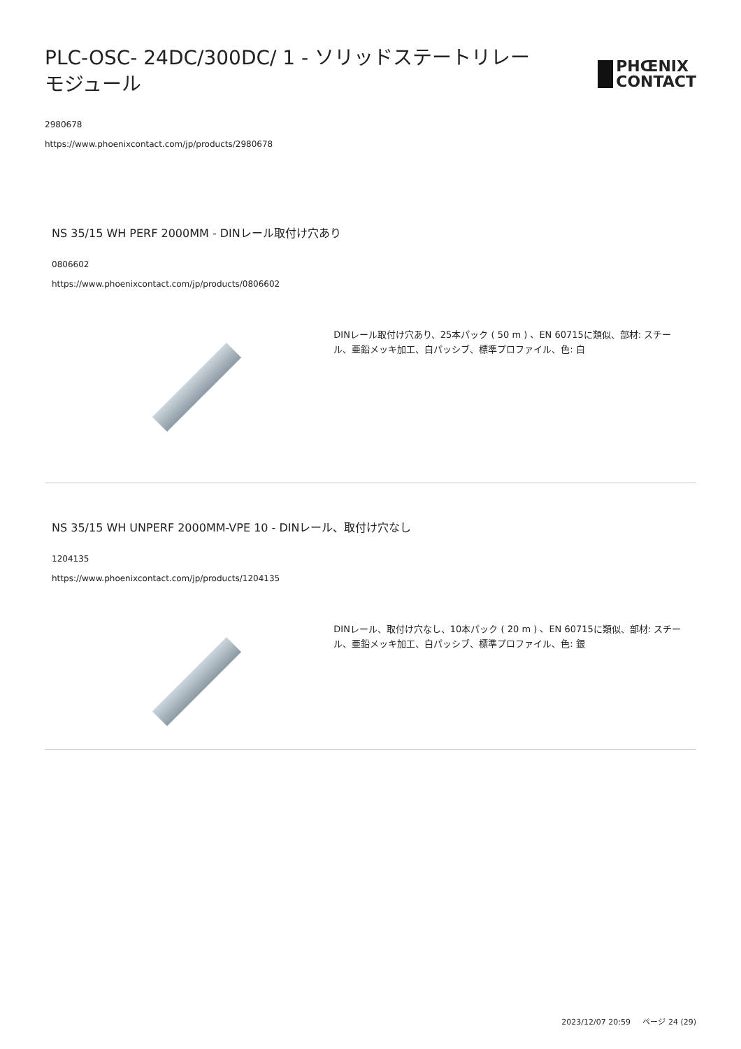PLC-OSC- 24DC/300DC/ 1 - ソリッドステートリレーモジュール
PHŒNIX
CONTACT
2980678
https://www.phoenixcontact.com/jp/products/2980678
NS 35/15 WH PERF 2000MM - DINレール取付け穴あり
0806602
https://www.phoenixcontact.com/jp/products/0806602
DINレール取付け穴あり、25本パック ( 50 m ) 、EN 60715に類似、部材: スチール、亜鉛メッキ加工、白パッシブ、標準プロファイル、色: 白
NS 35/15 WH UNPERF 2000MM-VPE 10 - DINレール、取付け穴なし
1204135
https://www.phoenixcontact.com/jp/products/1204135
DINレール、取付け穴なし、10本パック ( 20 m ) 、EN 60715に類似、部材: スチール、亜鉛メッキ加工、白パッシブ、標準プロファイル、色: 銀
2023/12/07 20:59 ページ 24 (29)